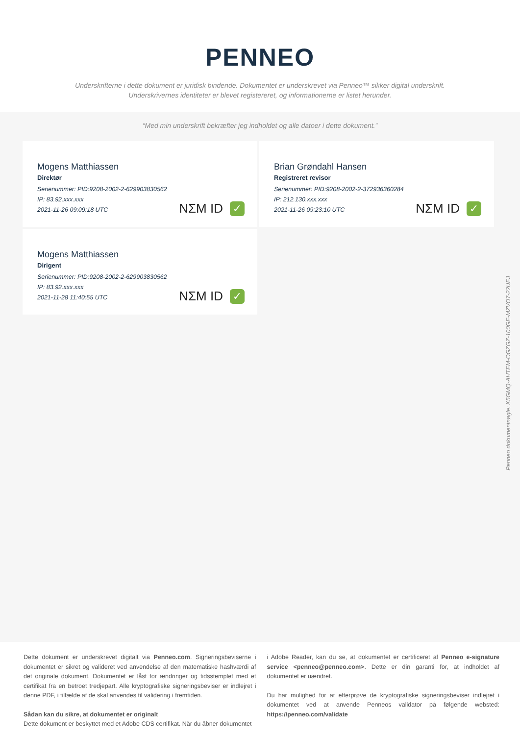PENNEO
Underskrifterne i dette dokument er juridisk bindende. Dokumentet er underskrevet via Penneo™ sikker digital underskrift.
Underskrivernes identiteter er blevet registereret, og informationerne er listet herunder.
“Med min underskrift bekræfter jeg indholdet og alle datoer i dette dokument.”
Mogens Matthiassen
Direktør
Serienummer: PID:9208-2002-2-629903830562
IP: 83.92.xxx.xxx
2021-11-26 09:09:18 UTC
NΣM ID ✓
Brian Grøndahl Hansen
Registreret revisor
Serienummer: PID:9208-2002-2-372936360284
IP: 212.130.xxx.xxx
2021-11-26 09:23:10 UTC
NΣM ID ✓
Mogens Matthiassen
Dirigent
Serienummer: PID:9208-2002-2-629903830562
IP: 83.92.xxx.xxx
2021-11-28 11:40:55 UTC
NΣM ID ✓
Penneo dokumentnøgle: K5GMQ-AHTEM-OGZGZ-100GE-MZVO7-22UEJ
Dette dokument er underskrevet digitalt via Penneo.com. Signeringsbeviserne i dokumentet er sikret og valideret ved anvendelse af den matematiske hashværdi af det originale dokument. Dokumentet er låst for ændringer og tidsstemplet med et certifikat fra en betroet tredjepart. Alle kryptografiske signeringsbeviser er indlejret i denne PDF, i tilfælde af de skal anvendes til validering i fremtiden.
Sådan kan du sikre, at dokumentet er originalt
Dette dokument er beskyttet med et Adobe CDS certifikat. Når du åbner dokumentet
i Adobe Reader, kan du se, at dokumentet er certificeret af Penneo e-signature service <penneo@penneo.com>. Dette er din garanti for, at indholdet af dokumentet er uændret.
Du har mulighed for at efterprøve de kryptografiske signeringsbeviser indlejret i dokumentet ved at anvende Penneos validator på følgende websted: https://penneo.com/validate